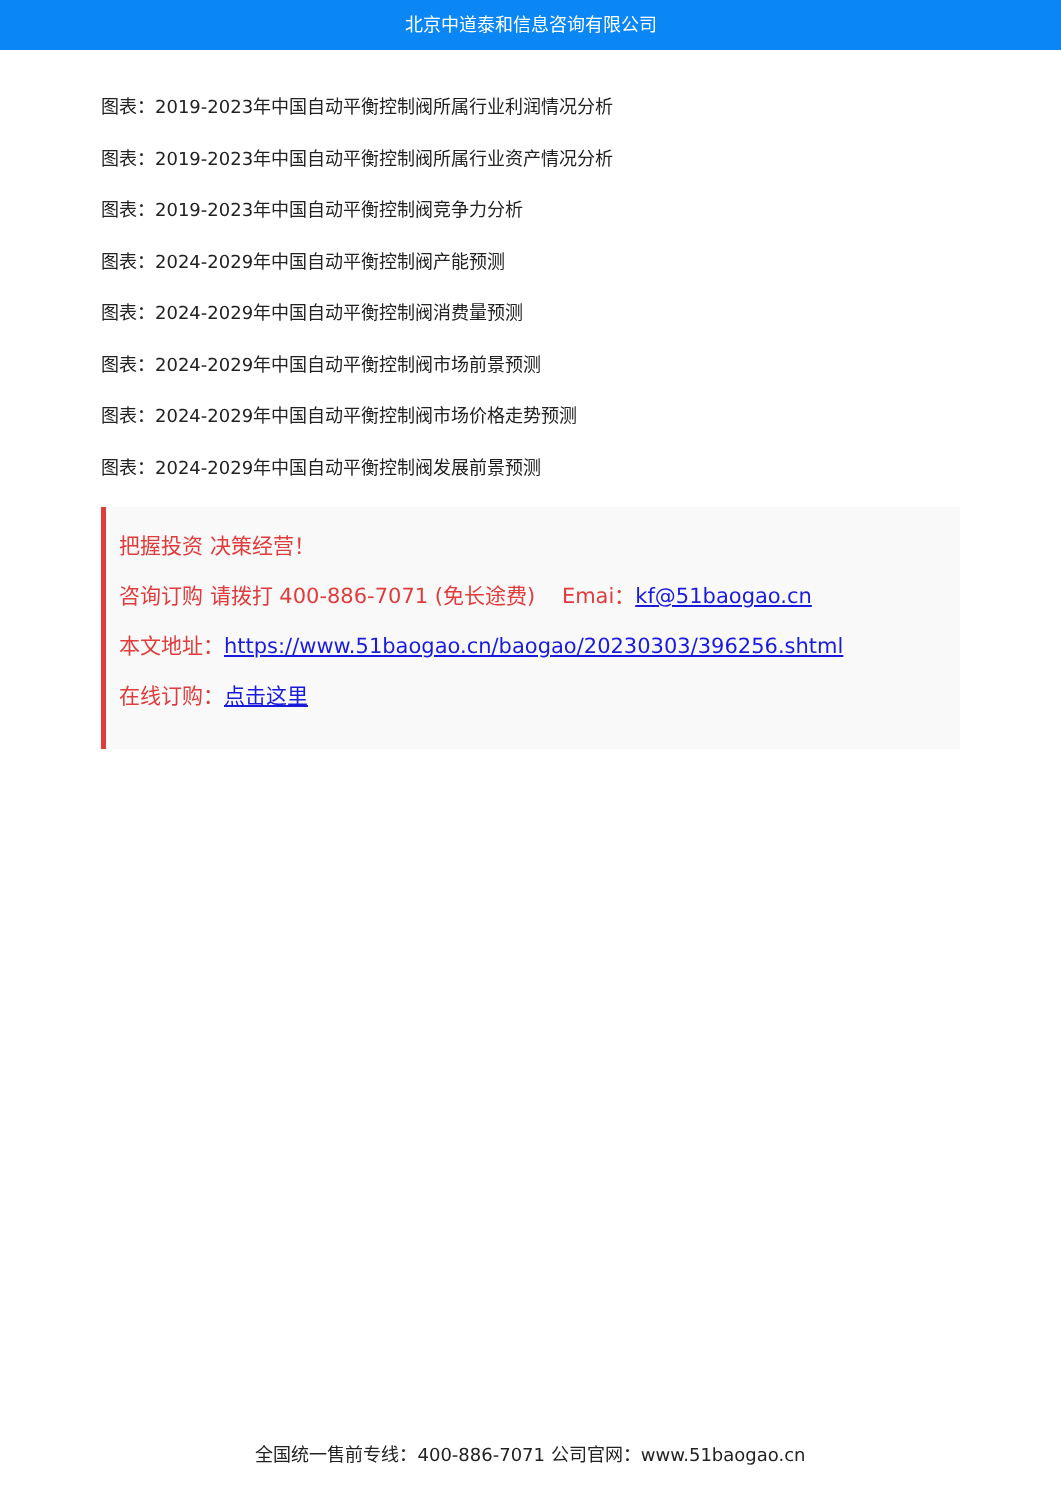北京中道泰和信息咨询有限公司
图表：2019-2023年中国自动平衡控制阀所属行业利润情况分析
图表：2019-2023年中国自动平衡控制阀所属行业资产情况分析
图表：2019-2023年中国自动平衡控制阀竞争力分析
图表：2024-2029年中国自动平衡控制阀产能预测
图表：2024-2029年中国自动平衡控制阀消费量预测
图表：2024-2029年中国自动平衡控制阀市场前景预测
图表：2024-2029年中国自动平衡控制阀市场价格走势预测
图表：2024-2029年中国自动平衡控制阀发展前景预测
把握投资 决策经营！
咨询订购 请拨打 400-886-7071 (免长途费) Emai：kf@51baogao.cn
本文地址：https://www.51baogao.cn/baogao/20230303/396256.shtml
在线订购：点击这里
全国统一售前专线：400-886-7071 公司官网：www.51baogao.cn